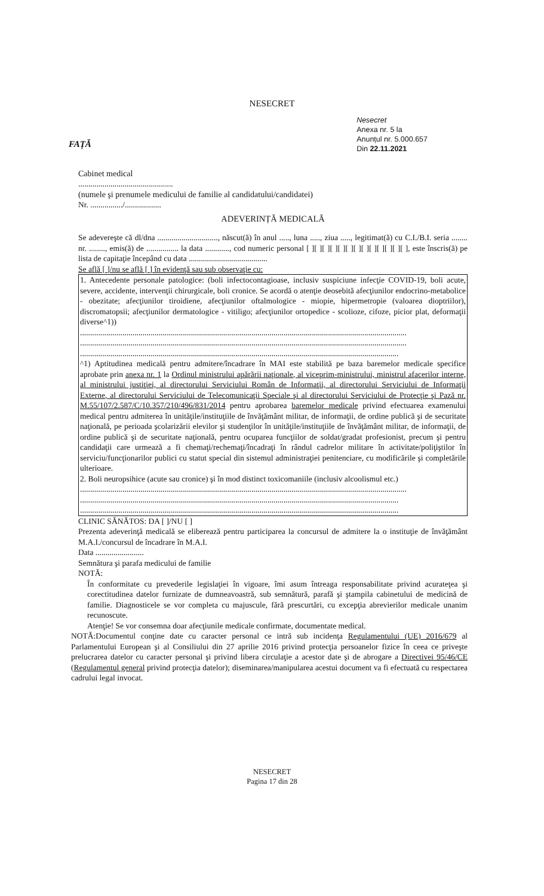NESECRET
FAȚĂ
Nesecret
Anexa nr. 5 la
Anunțul nr. 5.000.657
Din 22.11.2021
Cabinet medical
...............................................
(numele şi prenumele medicului de familie al candidatului/candidatei)
Nr. ................/..................
ADEVERINȚĂ MEDICALĂ
Se adevereşte că dl/dna .............................., născut(ă) în anul ....., luna ....., ziua ....., legitimat(ă) cu C.I./B.I. seria ........ nr. ........, emis(ă) de ................ la data ............, cod numeric personal [ ][ ][ ][ ][ ][ ][ ][ ][ ][ ][ ][ ][ ], este înscris(ă) pe lista de capitaţie începând cu data .......................................
Se află [ ]/nu se află [ ] în evidenţă sau sub observaţie cu:
1. Antecedente personale patologice: (boli infectocontagioase, inclusiv suspiciune infecţie COVID-19, boli acute, severe, accidente, intervenţii chirurgicale, boli cronice. Se acordă o atenţie deosebită afecţiunilor endocrino-metabolice - obezitate; afecţiunilor tiroidiene, afecţiunilor oftalmologice - miopie, hipermetropie (valoarea dioptriilor), discromatopsii; afecţiunilor dermatologice - vitiligo; afecţiunilor ortopedice - scolioze, cifoze, picior plat, deformaţii diverse^1))
..................................................................................................................................................................
..................................................................................................................................................................
..............................................................................................................................................................
^1) Aptitudinea medicală pentru admitere/încadrare în MAI este stabilită pe baza baremelor medicale specifice aprobate prin anexa nr. 1 la Ordinul ministrului apărării naţionale, al viceprim-ministrului, ministrul afacerilor interne, al ministrului justiţiei, al directorului Serviciului Român de Informaţii, al directorului Serviciului de Informaţii Externe, al directorului Serviciului de Telecomunicaţii Speciale şi al directorului Serviciului de Protecţie şi Pază nr. M.55/107/2.587/C/10.357/210/496/831/2014 pentru aprobarea baremelor medicale privind efectuarea examenului medical pentru admiterea în unităţile/instituţiile de învăţământ militar, de informaţii, de ordine publică şi de securitate naţională, pe perioada şcolarizării elevilor şi studenţilor în unităţile/instituţiile de învăţământ militar, de informaţii, de ordine publică şi de securitate naţională, pentru ocuparea funcţiilor de soldat/gradat profesionist, precum şi pentru candidaţii care urmează a fi chemaţi/rechemaţi/încadraţi în rândul cadrelor militare în activitate/poliţiştilor în serviciu/funcţionarilor publici cu statut special din sistemul administraţiei penitenciare, cu modificările şi completările ulterioare.
2. Boli neuropsihice (acute sau cronice) şi în mod distinct toxicomaniile (inclusiv alcoolismul etc.)
..................................................................................................................................................................
..............................................................................................................................................................
..............................................................................................................................................................
CLINIC SĂNĂTOS: DA [ ]/NU [ ]
Prezenta adeverinţă medicală se eliberează pentru participarea la concursul de admitere la o instituţie de învăţământ M.A.I./concursul de încadrare în M.A.I.
Data ........................
Semnătura şi parafa medicului de familie
NOTĂ:
În conformitate cu prevederile legislaţiei în vigoare, îmi asum întreaga responsabilitate privind acurateţea şi corectitudinea datelor furnizate de dumneavoastră, sub semnătură, parafă şi ştampila cabinetului de medicină de familie. Diagnosticele se vor completa cu majuscule, fără prescurtări, cu excepţia abrevierilor medicale unanim recunoscute.
Atenţie! Se vor consemna doar afecţiunile medicale confirmate, documentate medical.
NOTĂ:Documentul conţine date cu caracter personal ce intră sub incidenţa Regulamentului (UE) 2016/679 al Parlamentului European şi al Consiliului din 27 aprilie 2016 privind protecţia persoanelor fizice în ceea ce priveşte prelucrarea datelor cu caracter personal şi privind libera circulaţie a acestor date şi de abrogare a Directivei 95/46/CE (Regulamentul general privind protecţia datelor); diseminarea/manipularea acestui document va fi efectuată cu respectarea cadrului legal invocat.
NESECRET
Pagina 17 din 28